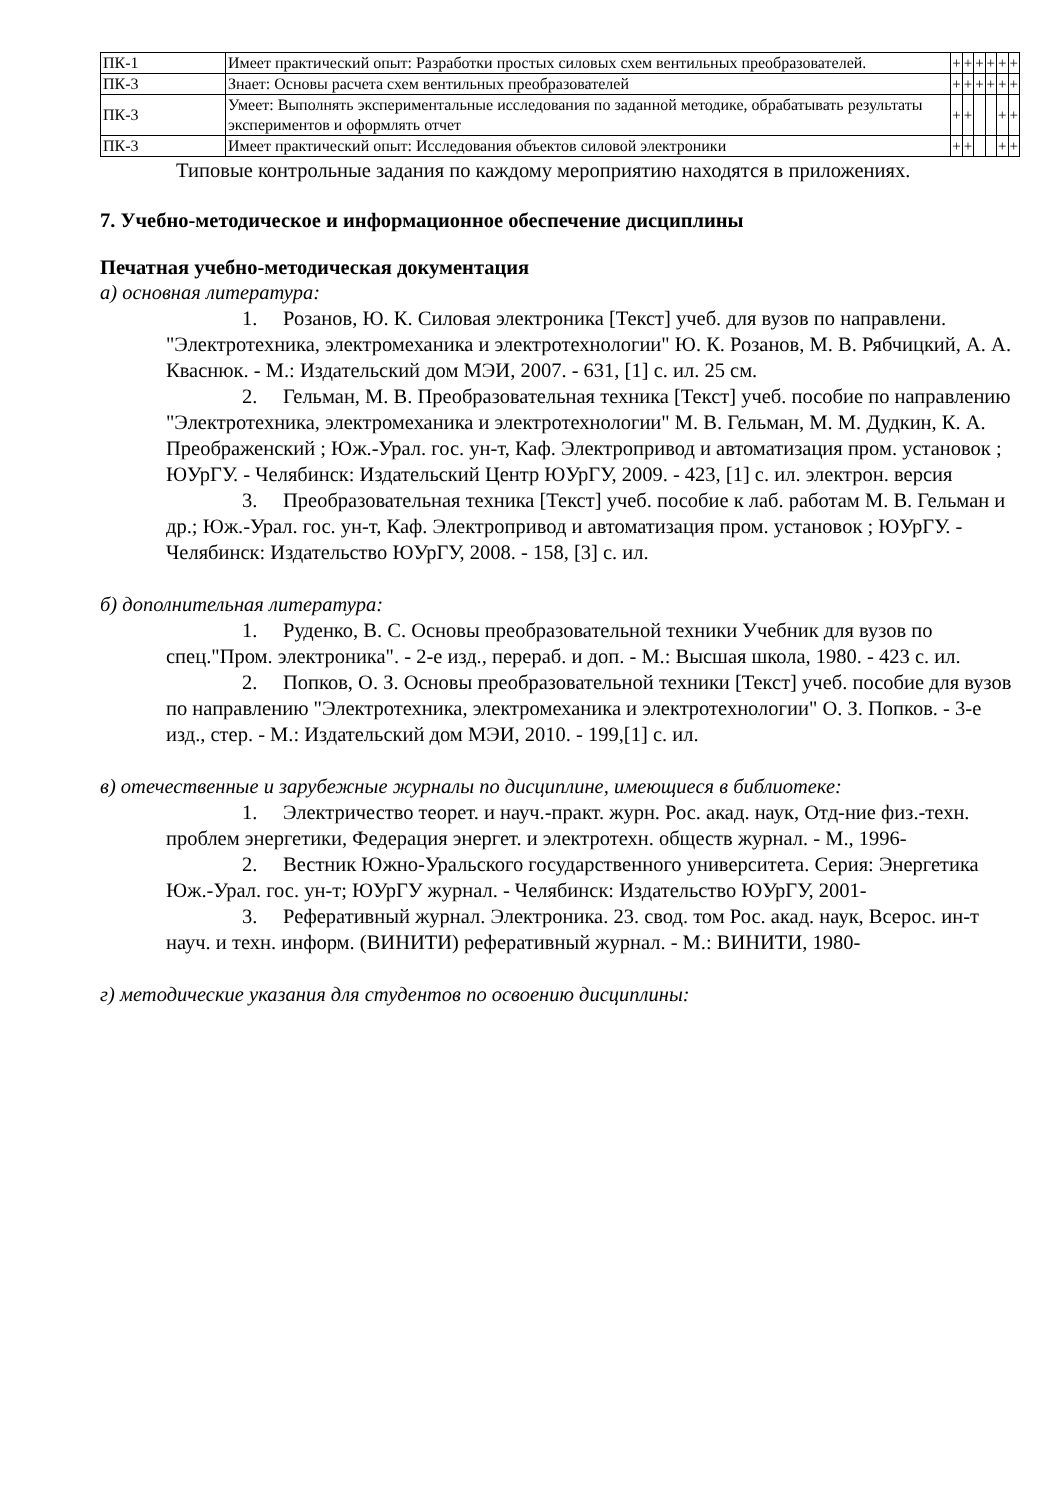| ПК-1 | Имеет практический опыт: Разработки простых силовых схем вентильных преобразователей. | + | + | + | + | + | + |
| ПК-3 | Знает: Основы расчета схем вентильных преобразователей | + | + | + | + | + | + |
| ПК-3 | Умеет: Выполнять экспериментальные исследования по заданной методике, обрабатывать результаты экспериментов и оформлять отчет | + | + | | | + | + |
| ПК-3 | Имеет практический опыт: Исследования объектов силовой электроники | + | + | | | + | + |
Типовые контрольные задания по каждому мероприятию находятся в приложениях.
7. Учебно-методическое и информационное обеспечение дисциплины
Печатная учебно-методическая документация
а) основная литература:
1. Розанов, Ю. К. Силовая электроника [Текст] учеб. для вузов по направлени. "Электротехника, электромеханика и электротехнологии" Ю. К. Розанов, М. В. Рябчицкий, А. А. Кваснюк. - М.: Издательский дом МЭИ, 2007. - 631, [1] с. ил. 25 см.
2. Гельман, М. В. Преобразовательная техника [Текст] учеб. пособие по направлению "Электротехника, электромеханика и электротехнологии" М. В. Гельман, М. М. Дудкин, К. А. Преображенский ; Юж.-Урал. гос. ун-т, Каф. Электропривод и автоматизация пром. установок ; ЮУрГУ. - Челябинск: Издательский Центр ЮУрГУ, 2009. - 423, [1] с. ил. электрон. версия
3. Преобразовательная техника [Текст] учеб. пособие к лаб. работам М. В. Гельман и др.; Юж.-Урал. гос. ун-т, Каф. Электропривод и автоматизация пром. установок ; ЮУрГУ. - Челябинск: Издательство ЮУрГУ, 2008. - 158, [3] с. ил.
б) дополнительная литература:
1. Руденко, В. С. Основы преобразовательной техники Учебник для вузов по спец."Пром. электроника". - 2-е изд., перераб. и доп. - М.: Высшая школа, 1980. - 423 с. ил.
2. Попков, О. З. Основы преобразовательной техники [Текст] учеб. пособие для вузов по направлению "Электротехника, электромеханика и электротехнологии" О. З. Попков. - 3-е изд., стер. - М.: Издательский дом МЭИ, 2010. - 199,[1] с. ил.
в) отечественные и зарубежные журналы по дисциплине, имеющиеся в библиотеке:
1. Электричество теорет. и науч.-практ. журн. Рос. акад. наук, Отд-ние физ.-техн. проблем энергетики, Федерация энергет. и электротехн. обществ журнал. - М., 1996-
2. Вестник Южно-Уральского государственного университета. Серия: Энергетика Юж.-Урал. гос. ун-т; ЮУрГУ журнал. - Челябинск: Издательство ЮУрГУ, 2001-
3. Реферативный журнал. Электроника. 23. свод. том Рос. акад. наук, Всерос. ин-т науч. и техн. информ. (ВИНИТИ) реферативный журнал. - М.: ВИНИТИ, 1980-
г) методические указания для студентов по освоению дисциплины: